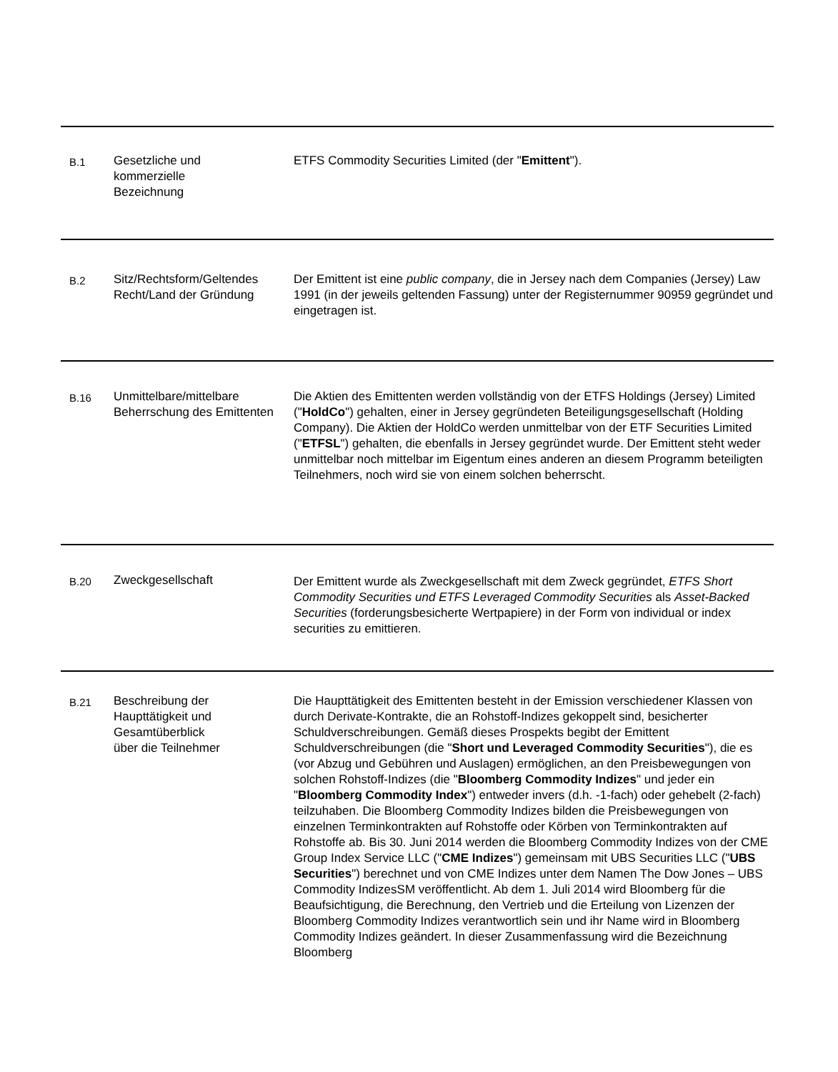| B.1 | Gesetzliche und kommerzielle Bezeichnung | ETFS Commodity Securities Limited (der " Emittent "). |
| B.2 | Sitz/Rechtsform/Geltendes Recht/Land der Gründung | Der Emittent ist eine public company , die in Jersey nach dem Companies (Jersey) Law 1991 (in der jeweils geltenden Fassung) unter der Registernummer 90959 gegründet und eingetragen ist. |
| B.16 | Unmittelbare/mittelbare Beherrschung des Emittenten | Die Aktien des Emittenten werden vollständig von der ETFS Holdings (Jersey) Limited (" HoldCo ") gehalten, einer in Jersey gegründeten Beteiligungsgesellschaft (Holding Company). Die Aktien der HoldCo werden unmittelbar von der ETF Securities Limited (" ETFSL ") gehalten, die ebenfalls in Jersey gegründet wurde. Der Emittent steht weder unmittelbar noch mittelbar im Eigentum eines anderen an diesem Programm beteiligten Teilnehmers, noch wird sie von einem solchen beherrscht. |
| B.20 | Zweckgesellschaft | Der Emittent wurde als Zweckgesellschaft mit dem Zweck gegründet, ETFS Short Commodity Securities und ETFS Leveraged Commodity Securities als Asset-Backed Securities (forderungsbesicherte Wertpapiere) in der Form von individual or index securities zu emittieren. |
| B.21 | Beschreibung der Haupttätigkeit und Gesamtüberblick über die Teilnehmer | Die Haupttätigkeit des Emittenten besteht in der Emission verschiedener Klassen von durch Derivate-Kontrakte, die an Rohstoff-Indizes gekoppelt sind, besicherter Schuldverschreibungen. Gemäß dieses Prospekts begibt der Emittent Schuldverschreibungen (die " Short und Leveraged Commodity Securities "), die es (vor Abzug und Gebühren und Auslagen) ermöglichen, an den Preisbewegungen von solchen Rohstoff-Indizes (die " Bloomberg Commodity Indizes " und jeder ein " Bloomberg Commodity Index ") entweder invers (d.h. -1-fach) oder gehebelt (2-fach) teilzuhaben. Die Bloomberg Commodity Indizes bilden die Preisbewegungen von einzelnen Terminkontrakten auf Rohstoffe oder Körben von Terminkontrakten auf Rohstoffe ab. Bis 30. Juni 2014 werden die Bloomberg Commodity Indizes von der CME Group Index Service LLC (" CME Indizes ") gemeinsam mit UBS Securities LLC (" UBS Securities ") berechnet und von CME Indizes unter dem Namen The Dow Jones – UBS Commodity IndizesSM veröffentlicht. Ab dem 1. Juli 2014 wird Bloomberg für die Beaufsichtigung, die Berechnung, den Vertrieb und die Erteilung von Lizenzen der Bloomberg Commodity Indizes verantwortlich sein und ihr Name wird in Bloomberg Commodity Indizes geändert. In dieser Zusammenfassung wird die Bezeichnung Bloomberg |